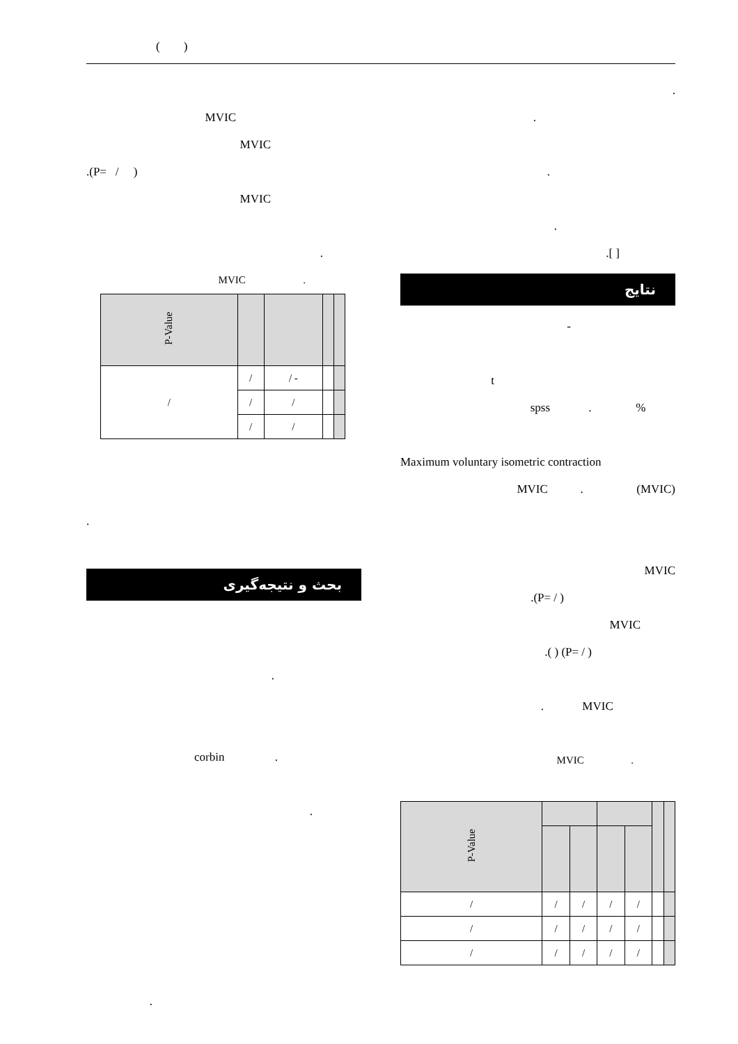( )
.
.
.
.
.[ ]
نتایج
-
t
spss . %
Maximum voluntary isometric contraction
MVIC . (MVIC)
MVIC
.(P= / )
MVIC
.( ) (P= / )
. MVIC
MVIC .
| | | | | | | P-Value |
| --- | --- | --- | --- | --- | --- | --- |
| | | / | / | / | / | / |
| | | / | / | / | / | / |
| | | / | / | / | / | / |
MVIC
MVIC
.(P= / )
MVIC
.
MVIC .
| | | | | P-Value |
| --- | --- | --- | --- | --- |
| | | - / | / | / |
| | | / | / | |
| | | / | / | |
.
بحث و نتیجه‌گیری
.
corbin .
.
.